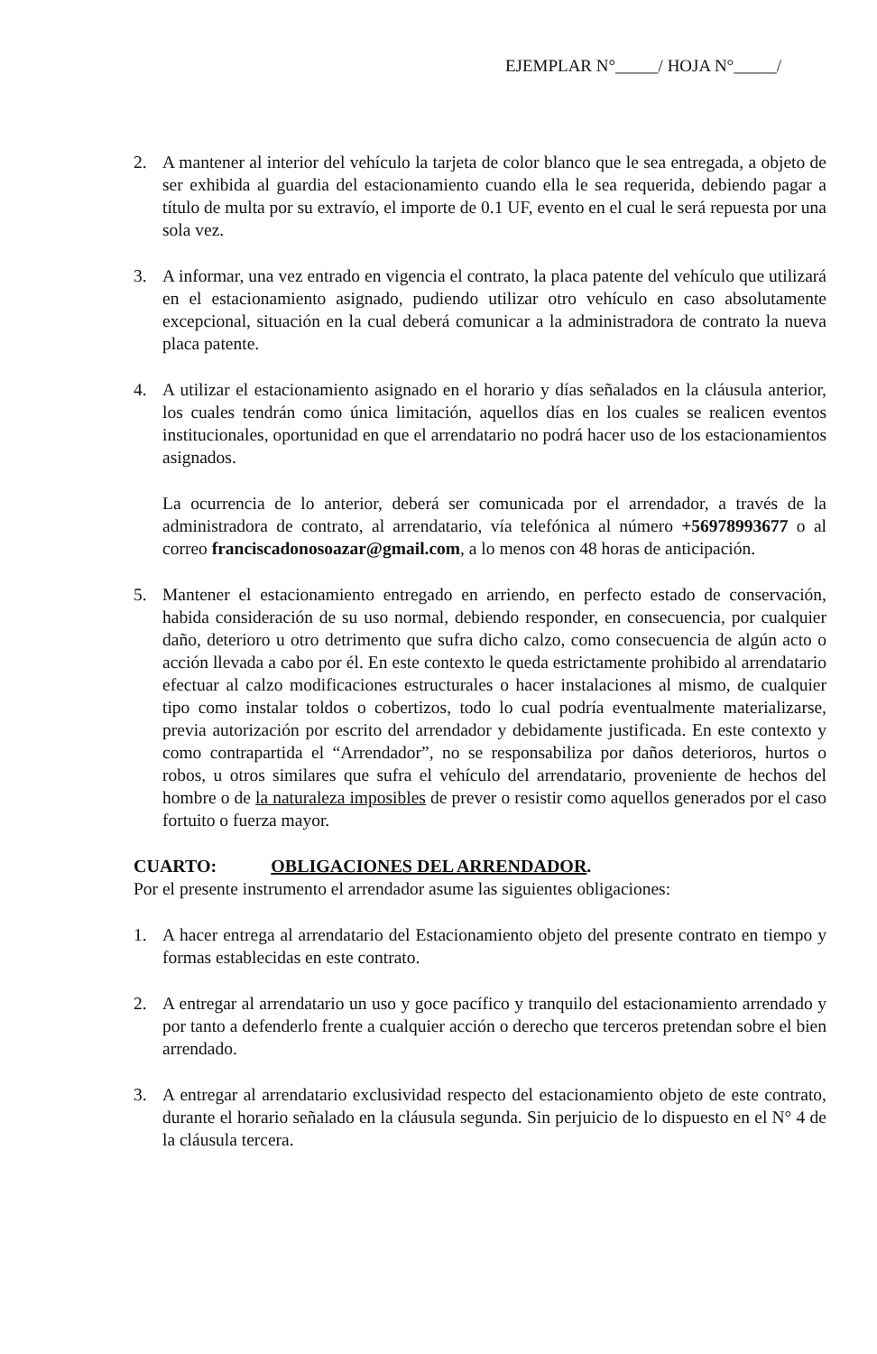EJEMPLAR N°_____/ HOJA N°_____/
2. A mantener al interior del vehículo la tarjeta de color blanco que le sea entregada, a objeto de ser exhibida al guardia del estacionamiento cuando ella le sea requerida, debiendo pagar a título de multa por su extravío, el importe de 0.1 UF, evento en el cual le será repuesta por una sola vez.
3. A informar, una vez entrado en vigencia el contrato, la placa patente del vehículo que utilizará en el estacionamiento asignado, pudiendo utilizar otro vehículo en caso absolutamente excepcional, situación en la cual deberá comunicar a la administradora de contrato la nueva placa patente.
4. A utilizar el estacionamiento asignado en el horario y días señalados en la cláusula anterior, los cuales tendrán como única limitación, aquellos días en los cuales se realicen eventos institucionales, oportunidad en que el arrendatario no podrá hacer uso de los estacionamientos asignados.
La ocurrencia de lo anterior, deberá ser comunicada por el arrendador, a través de la administradora de contrato, al arrendatario, vía telefónica al número +56978993677 o al correo franciscadonosoazar@gmail.com, a lo menos con 48 horas de anticipación.
5. Mantener el estacionamiento entregado en arriendo, en perfecto estado de conservación, habida consideración de su uso normal, debiendo responder, en consecuencia, por cualquier daño, deterioro u otro detrimento que sufra dicho calzo, como consecuencia de algún acto o acción llevada a cabo por él. En este contexto le queda estrictamente prohibido al arrendatario efectuar al calzo modificaciones estructurales o hacer instalaciones al mismo, de cualquier tipo como instalar toldos o cobertizos, todo lo cual podría eventualmente materializarse, previa autorización por escrito del arrendador y debidamente justificada. En este contexto y como contrapartida el “Arrendador”, no se responsabiliza por daños deterioros, hurtos o robos, u otros similares que sufra el vehículo del arrendatario, proveniente de hechos del hombre o de la naturaleza imposibles de prever o resistir como aquellos generados por el caso fortuito o fuerza mayor.
CUARTO: OBLIGACIONES DEL ARRENDADOR.
Por el presente instrumento el arrendador asume las siguientes obligaciones:
1. A hacer entrega al arrendatario del Estacionamiento objeto del presente contrato en tiempo y formas establecidas en este contrato.
2. A entregar al arrendatario un uso y goce pacífico y tranquilo del estacionamiento arrendado y por tanto a defenderlo frente a cualquier acción o derecho que terceros pretendan sobre el bien arrendado.
3. A entregar al arrendatario exclusividad respecto del estacionamiento objeto de este contrato, durante el horario señalado en la cláusula segunda. Sin perjuicio de lo dispuesto en el N° 4 de la cláusula tercera.